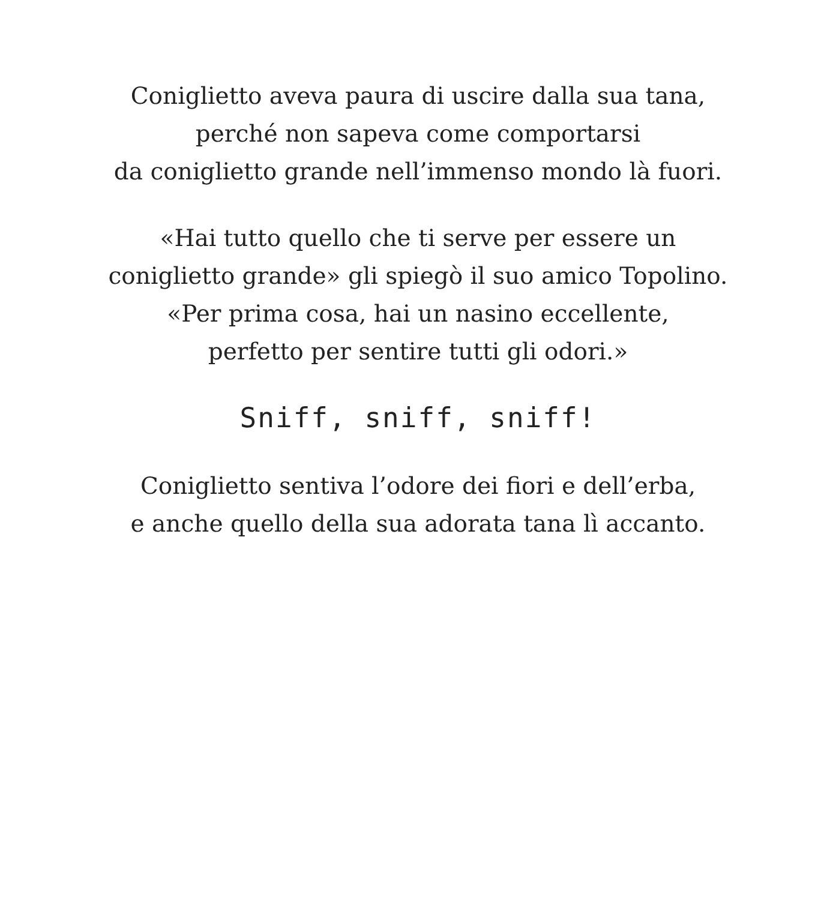Coniglietto aveva paura di uscire dalla sua tana,
perché non sapeva come comportarsi
da coniglietto grande nell’immenso mondo là fuori.
«Hai tutto quello che ti serve per essere un
coniglietto grande» gli spiegò il suo amico Topolino.
«Per prima cosa, hai un nasino eccellente,
perfetto per sentire tutti gli odori.»
Sniff, sniff, sniff!
Coniglietto sentiva l’odore dei fiori e dell’erba,
e anche quello della sua adorata tana lì accanto.